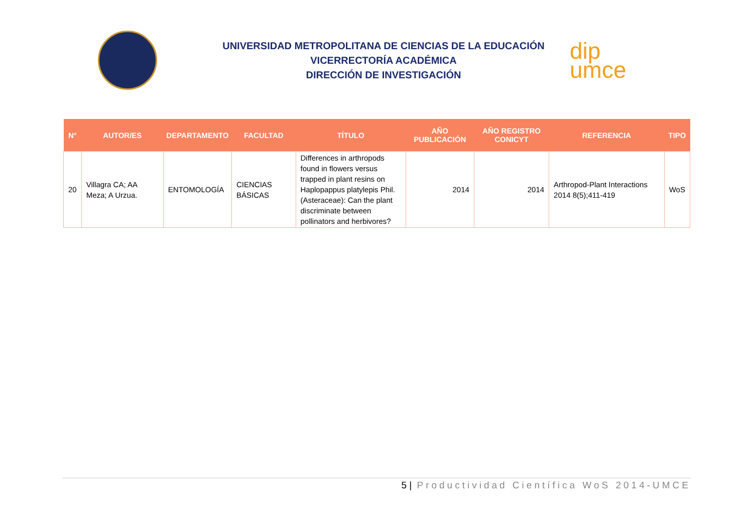UNIVERSIDAD METROPOLITANA DE CIENCIAS DE LA EDUCACIÓN
VICERRECTORÍA ACADÉMICA
DIRECCIÓN DE INVESTIGACIÓN
dip
umce
| N° | AUTOR/ES | DEPARTAMENTO | FACULTAD | TÍTULO | AÑO PUBLICACIÓN | AÑO REGISTRO CONICYT | REFERENCIA | TIPO |
| --- | --- | --- | --- | --- | --- | --- | --- | --- |
| 20 | Villagra CA; AA Meza; A Urzua. | ENTOMOLOGÍA | CIENCIAS BÁSICAS | Differences in arthropods found in flowers versus trapped in plant resins on Haplopappus platylepis Phil. (Asteraceae): Can the plant discriminate between pollinators and herbivores? | 2014 | 2014 | Arthropod-Plant Interactions 2014 8(5);411-419 | WoS |
5 | Productividad Científica WoS 2014-UMCE